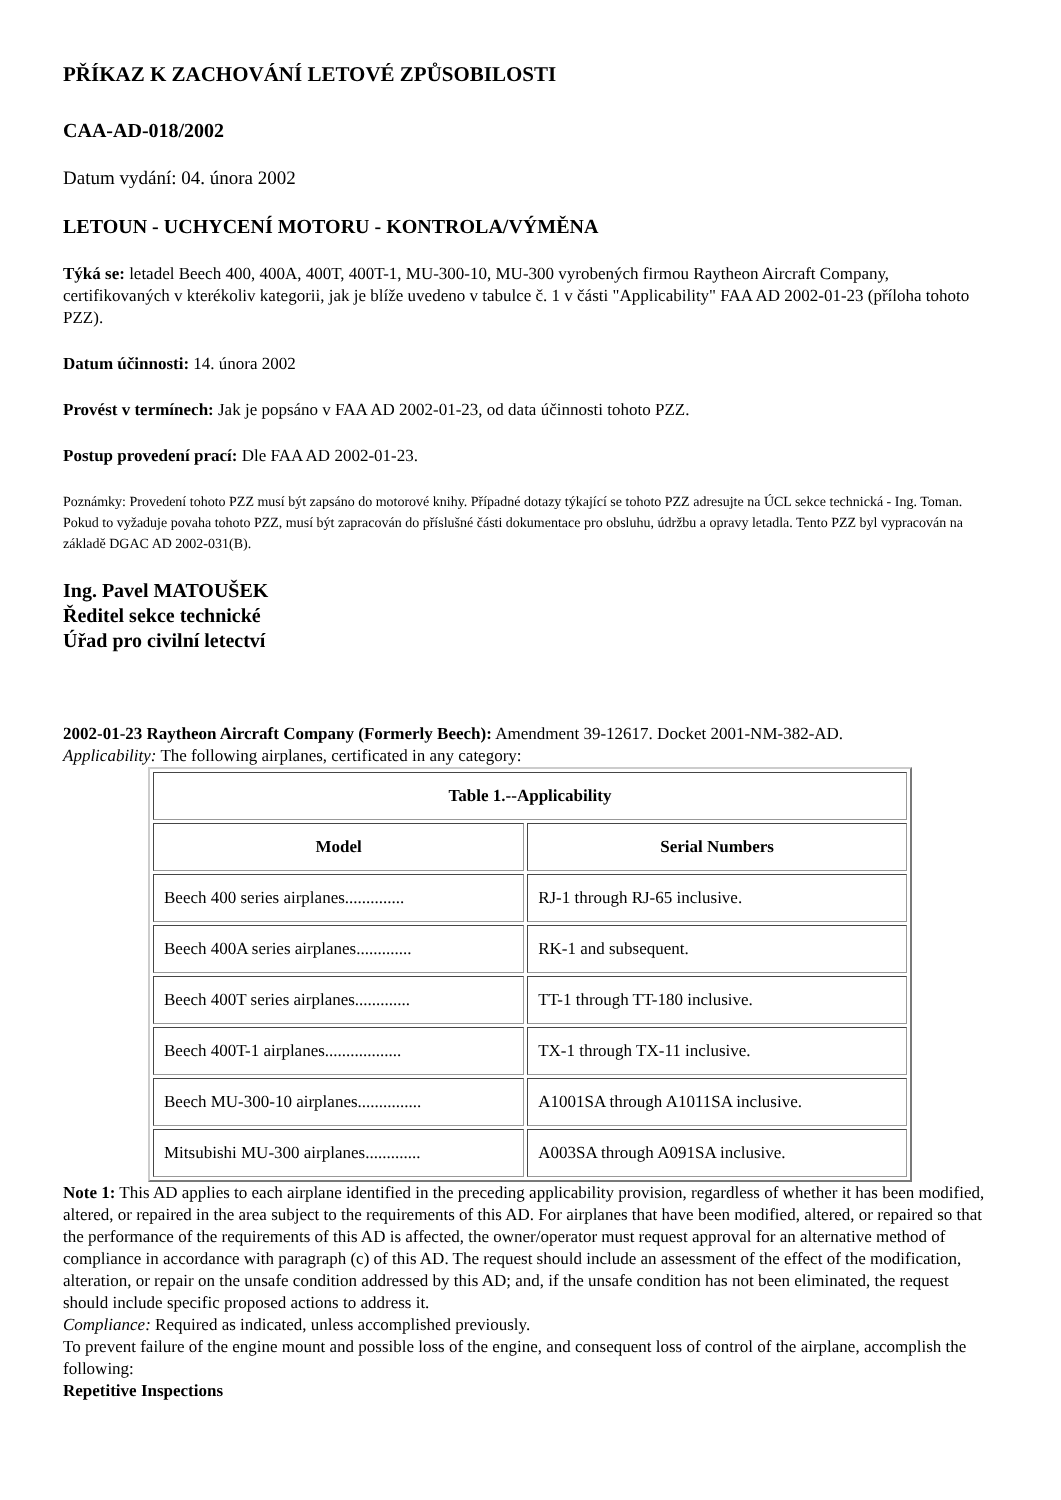PŘÍKAZ K ZACHOVÁNÍ LETOVÉ ZPŮSOBILOSTI
CAA-AD-018/2002
Datum vydání: 04. února 2002
LETOUN - UCHYCENÍ MOTORU - KONTROLA/VÝMĚNA
Týká se: letadel Beech 400, 400A, 400T, 400T-1, MU-300-10, MU-300 vyrobených firmou Raytheon Aircraft Company, certifikovaných v kterékoliv kategorii, jak je blíže uvedeno v tabulce č. 1 v části "Applicability" FAA AD 2002-01-23 (příloha tohoto PZZ).
Datum účinnosti: 14. února 2002
Provést v termínech: Jak je popsáno v FAA AD 2002-01-23, od data účinnosti tohoto PZZ.
Postup provedení prací: Dle FAA AD 2002-01-23.
Poznámky: Provedení tohoto PZZ musí být zapsáno do motorové knihy. Případné dotazy týkající se tohoto PZZ adresujte na ÚCL sekce technická - Ing. Toman. Pokud to vyžaduje povaha tohoto PZZ, musí být zapracován do příslušné části dokumentace pro obsluhu, údržbu a opravy letadla. Tento PZZ byl vypracován na základě DGAC AD 2002-031(B).
Ing. Pavel MATOUŠEK
Ředitel sekce technické
Úřad pro civilní letectví
2002-01-23 Raytheon Aircraft Company (Formerly Beech): Amendment 39-12617. Docket 2001-NM-382-AD.
Applicability: The following airplanes, certificated in any category:
| Table 1.--Applicability | |
| --- | --- |
| Model | Serial Numbers |
| Beech 400 series airplanes.............. | RJ-1 through RJ-65 inclusive. |
| Beech 400A series airplanes............. | RK-1 and subsequent. |
| Beech 400T series airplanes............. | TT-1 through TT-180 inclusive. |
| Beech 400T-1 airplanes.................. | TX-1 through TX-11 inclusive. |
| Beech MU-300-10 airplanes............... | A1001SA through A1011SA inclusive. |
| Mitsubishi MU-300 airplanes............. | A003SA through A091SA inclusive. |
Note 1: This AD applies to each airplane identified in the preceding applicability provision, regardless of whether it has been modified, altered, or repaired in the area subject to the requirements of this AD. For airplanes that have been modified, altered, or repaired so that the performance of the requirements of this AD is affected, the owner/operator must request approval for an alternative method of compliance in accordance with paragraph (c) of this AD. The request should include an assessment of the effect of the modification, alteration, or repair on the unsafe condition addressed by this AD; and, if the unsafe condition has not been eliminated, the request should include specific proposed actions to address it.
Compliance: Required as indicated, unless accomplished previously.
To prevent failure of the engine mount and possible loss of the engine, and consequent loss of control of the airplane, accomplish the following:
Repetitive Inspections